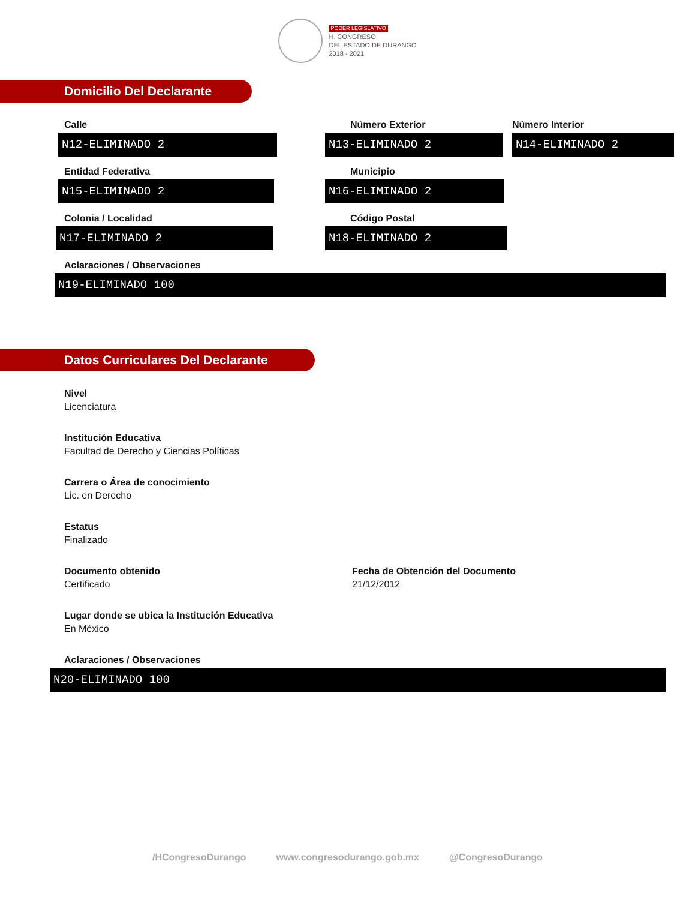PODER LEGISLATIVO
H. CONGRESO
DEL ESTADO DE DURANGO
2018 - 2021
Domicilio Del Declarante
Calle
N12-ELIMINADO 2
Número Exterior
N13-ELIMINADO 2
Número Interior
N14-ELIMINADO 2
Entidad Federativa
N15-ELIMINADO 2
Municipio
N16-ELIMINADO 2
Colonia / Localidad
N17-ELIMINADO 2
Código Postal
N18-ELIMINADO 2
Aclaraciones / Observaciones
N19-ELIMINADO 100
Datos Curriculares Del Declarante
Nivel
Licenciatura
Institución Educativa
Facultad de Derecho y Ciencias Políticas
Carrera o Área de conocimiento
Lic. en Derecho
Estatus
Finalizado
Documento obtenido
Certificado
Fecha de Obtención del Documento
21/12/2012
Lugar donde se ubica la Institución Educativa
En México
Aclaraciones / Observaciones
N20-ELIMINADO 100
/HCongresoDurango www.congresodurango.gob.mx @CongresoDurango